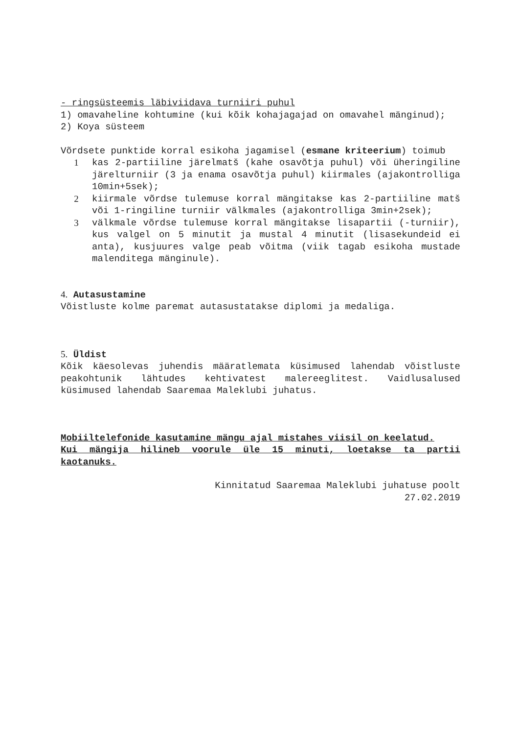- ringsüsteemis läbiviidava turniiri puhul
1) omavaheline kohtumine (kui kõik kohajagajad on omavahel mänginud);
2) Koya süsteem
Võrdsete punktide korral esikoha jagamisel (esmane kriteerium) toimub
1 kas 2-partiiline järelmatš (kahe osavõtja puhul) või üheringiline järelturniir (3 ja enama osavõtja puhul) kiirmales (ajakontrolliga 10min+5sek);
2 kiirmale võrdse tulemuse korral mängitakse kas 2-partiiline matš või 1-ringiline turniir välkmales (ajakontrolliga 3min+2sek);
3 välkmale võrdse tulemuse korral mängitakse lisapartii (-turniir), kus valgel on 5 minutit ja mustal 4 minutit (lisasekundeid ei anta), kusjuures valge peab võitma (viik tagab esikoha mustade malenditega mänginule).
4. Autasustamine
Võistluste kolme paremat autasustatakse diplomi ja medaliga.
5. Üldist
Kõik käesolevas juhendis määratlemata küsimused lahendab võistluste peakohtunik lähtudes kehtivatest malereeglitest. Vaidlusalused küsimused lahendab Saaremaa Maleklubi juhatus.
Mobiiltelefonide kasutamine mängu ajal mistahes viisil on keelatud.
Kui mängija hilineb voorule üle 15 minuti, loetakse ta partii kaotanuks.
Kinnitatud Saaremaa Maleklubi juhatuse poolt
27.02.2019